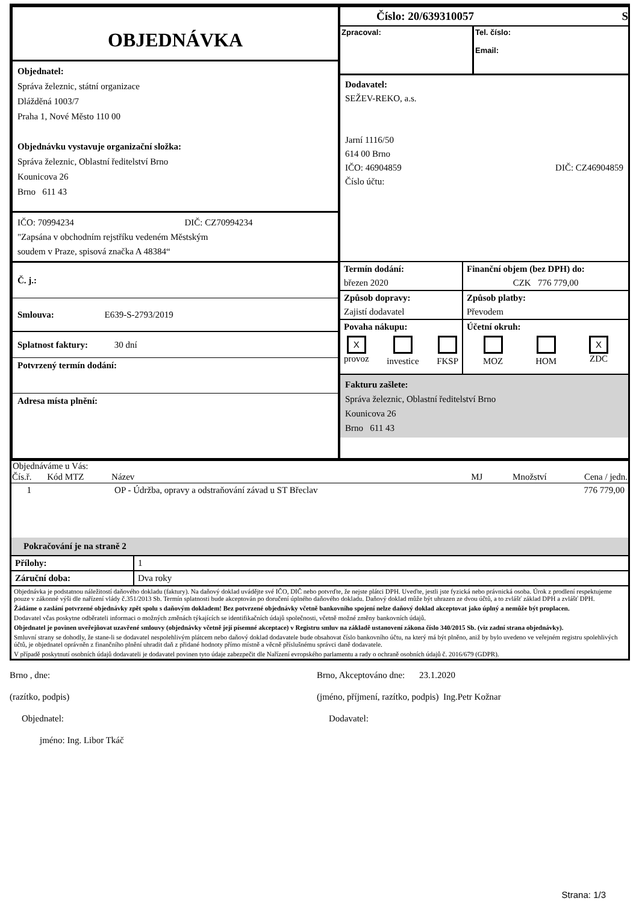OBJEDNÁVKA
Objednatel:
Správa železnic, státní organizace
Dlážděná 1003/7
Praha 1, Nové Město 110 00
Objednávku vystavuje organizační složka:
Správa železnic, Oblastní ředitelství Brno
Kounicova 26
Brno 611 43
IČO: 70994234 DIČ: CZ70994234
"Zapsána v obchodním rejstříku vedeném Městským
soudem v Praze, spisová značka A 48384“
Č. j.:
Smlouva: E639-S-2793/2019
Splatnost faktury: 30 dní
Potvrzený termín dodání:
Adresa místa plnění:
Číslo: 20/639310057 S
Zpracoval: Tel. číslo:
Email:
Dodavatel:
SEŽEV-REKO, a.s.
Jarní 1116/50
614 00 Brno
IČO: 46904859 DIČ: CZ46904859
Číslo účtu:
| Termín dodání: | Finanční objem (bez DPH) do: |
| březen 2020 | CZK 776 779,00 |
| Způsob dopravy: | Způsob platby: |
| Zajistí dodavatel | Převodem |
| Povaha nákupu: | Účetní okruh: |
| X provoz investice FKSP | MOZ HOM X ZDC |
Fakturu zašlete:
Správa železnic, Oblastní ředitelství Brno
Kounicova 26
Brno 611 43
Objednáváme u Vás:
| Čís.ř. | Kód MTZ | Název | MJ | Množství | Cena / jedn. |
| --- | --- | --- | --- | --- | --- |
| 1 | | OP - Údržba, opravy a odstraňování závad u ST Břeclav | | | 776 779,00 |
Pokračování je na straně 2
| Přílohy: | 1 |
| Záruční doba: | Dva roky |
Objednávka je podstatnou náležitostí daňového dokladu (faktury). Na daňový doklad uvádějte své IČO, DIČ nebo potvrďte, že nejste plátci DPH. Uveďte, jestli jste fyzická nebo právnická osoba. Úrok z prodlení respektujeme pouze v zákonné výši dle nařízení vlády č.351/2013 Sb. Termín splatnosti bude akceptován po doručení úplného daňového dokladu. Daňový doklad může být uhrazen ze dvou účtů, a to zvlášť základ DPH a zvlášť DPH.
Žádáme o zaslání potvrzené objednávky zpět spolu s daňovým dokladem! Bez potvrzené objednávky včetně bankovního spojení nelze daňový doklad akceptovat jako úplný a nemůže být proplacen.
Dodavatel včas poskytne odběrateli informaci o možných změnách týkajících se identifikačních údajů společnosti, včetně možné změny bankovních údajů.
Objednatel je povinen uveřejňovat uzavřené smlouvy (objednávky včetně její písemné akceptace) v Registru smluv na základě ustanovení zákona číslo 340/2015 Sb. (viz zadní strana objednávky).
Smluvní strany se dohodly, že stane-li se dodavatel nespolehlivým plátcem nebo daňový doklad dodavatele bude obsahovat číslo bankovního účtu, na který má být plněno, aniž by bylo uvedeno ve veřejném registru spolehlivých účtů, je objednatel oprávněn z finančního plnění uhradit daň z přidané hodnoty přímo místně a věcně příslušnému správci daně dodavatele.
V případě poskytnutí osobních údajů dodavateli je dodavatel povinen tyto údaje zabezpečit dle Nařízení evropského parlamentu a rady o ochraně osobních údajů č. 2016/679 (GDPR).
Brno , dne:
(razítko, podpis)
Objednatel:
jméno: Ing. Libor Tkáč
Brno, Akceptováno dne: 23.1.2020
(jméno, příjmení, razítko, podpis) Ing.Petr Kožnar
Dodavatel:
Strana: 1/3